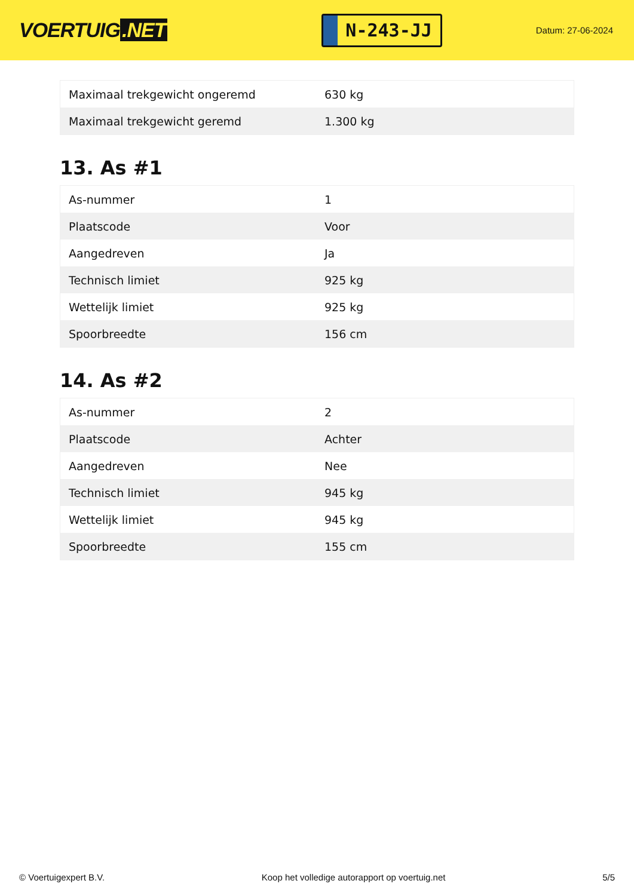VOERTUIG.NET
N-243-JJ
Datum: 27-06-2024
| Maximaal trekgewicht ongeremd | 630 kg |
| Maximaal trekgewicht geremd | 1.300 kg |
13. As #1
| As-nummer | 1 |
| Plaatscode | Voor |
| Aangedreven | Ja |
| Technisch limiet | 925 kg |
| Wettelijk limiet | 925 kg |
| Spoorbreedte | 156 cm |
14. As #2
| As-nummer | 2 |
| Plaatscode | Achter |
| Aangedreven | Nee |
| Technisch limiet | 945 kg |
| Wettelijk limiet | 945 kg |
| Spoorbreedte | 155 cm |
© Voertuigexpert B.V. Koop het volledige autorapport op voertuig.net 5/5